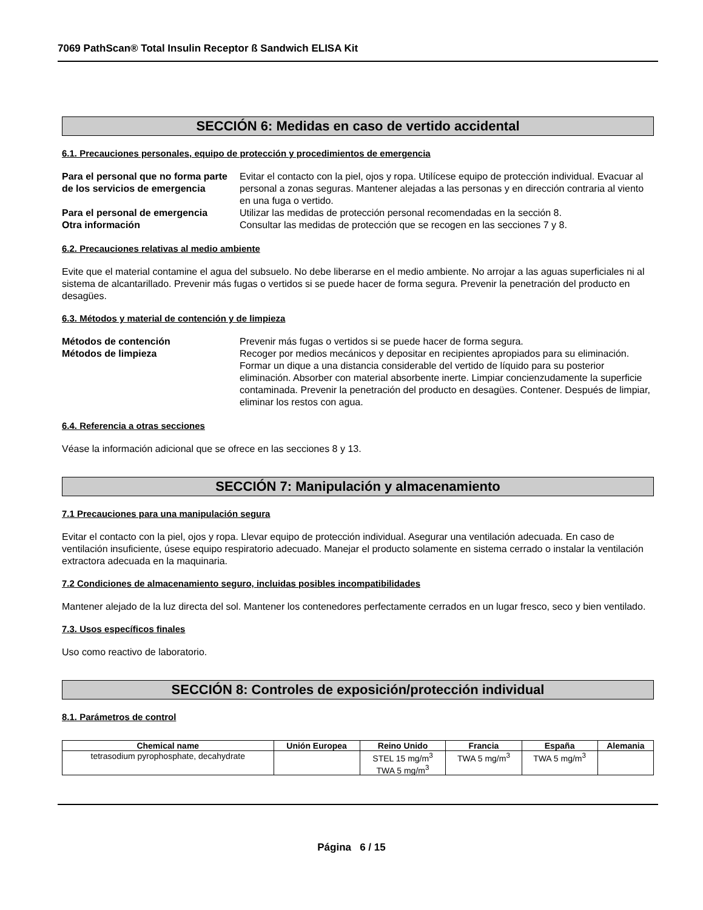7069 PathScan® Total Insulin Receptor ß Sandwich ELISA Kit
SECCIÓN 6: Medidas en caso de vertido accidental
6.1. Precauciones personales, equipo de protección y procedimientos de emergencia
Para el personal que no forma parte de los servicios de emergencia Evitar el contacto con la piel, ojos y ropa. Utilícese equipo de protección individual. Evacuar al personal a zonas seguras. Mantener alejadas a las personas y en dirección contraria al viento en una fuga o vertido. Para el personal de emergencia Utilizar las medidas de protección personal recomendadas en la sección 8. Otra información Consultar las medidas de protección que se recogen en las secciones 7 y 8.
6.2. Precauciones relativas al medio ambiente
Evite que el material contamine el agua del subsuelo. No debe liberarse en el medio ambiente. No arrojar a las aguas superficiales ni al sistema de alcantarillado. Prevenir más fugas o vertidos si se puede hacer de forma segura. Prevenir la penetración del producto en desagües.
6.3. Métodos y material de contención y de limpieza
Métodos de contención Prevenir más fugas o vertidos si se puede hacer de forma segura. Métodos de limpieza Recoger por medios mecánicos y depositar en recipientes apropiados para su eliminación. Formar un dique a una distancia considerable del vertido de líquido para su posterior eliminación. Absorber con material absorbente inerte. Limpiar concienzudamente la superficie contaminada. Prevenir la penetración del producto en desagües. Contener. Después de limpiar, eliminar los restos con agua.
6.4. Referencia a otras secciones
Véase la información adicional que se ofrece en las secciones 8 y 13.
SECCIÓN 7: Manipulación y almacenamiento
7.1 Precauciones para una manipulación segura
Evitar el contacto con la piel, ojos y ropa. Llevar equipo de protección individual. Asegurar una ventilación adecuada. En caso de ventilación insuficiente, úsese equipo respiratorio adecuado. Manejar el producto solamente en sistema cerrado o instalar la ventilación extractora adecuada en la maquinaria.
7.2 Condiciones de almacenamiento seguro, incluidas posibles incompatibilidades
Mantener alejado de la luz directa del sol. Mantener los contenedores perfectamente cerrados en un lugar fresco, seco y bien ventilado.
7.3. Usos específicos finales
Uso como reactivo de laboratorio.
SECCIÓN 8: Controles de exposición/protección individual
8.1. Parámetros de control
| Chemical name | Unión Europea | Reino Unido | Francia | España | Alemania |
| --- | --- | --- | --- | --- | --- |
| tetrasodium pyrophosphate, decahydrate | | STEL 15 mg/m<sup>3</sup> TWA 5 mg/m<sup>3</sup> | TWA 5 mg/m<sup>3</sup> | TWA 5 mg/m<sup>3</sup> | |
Página 6 / 15